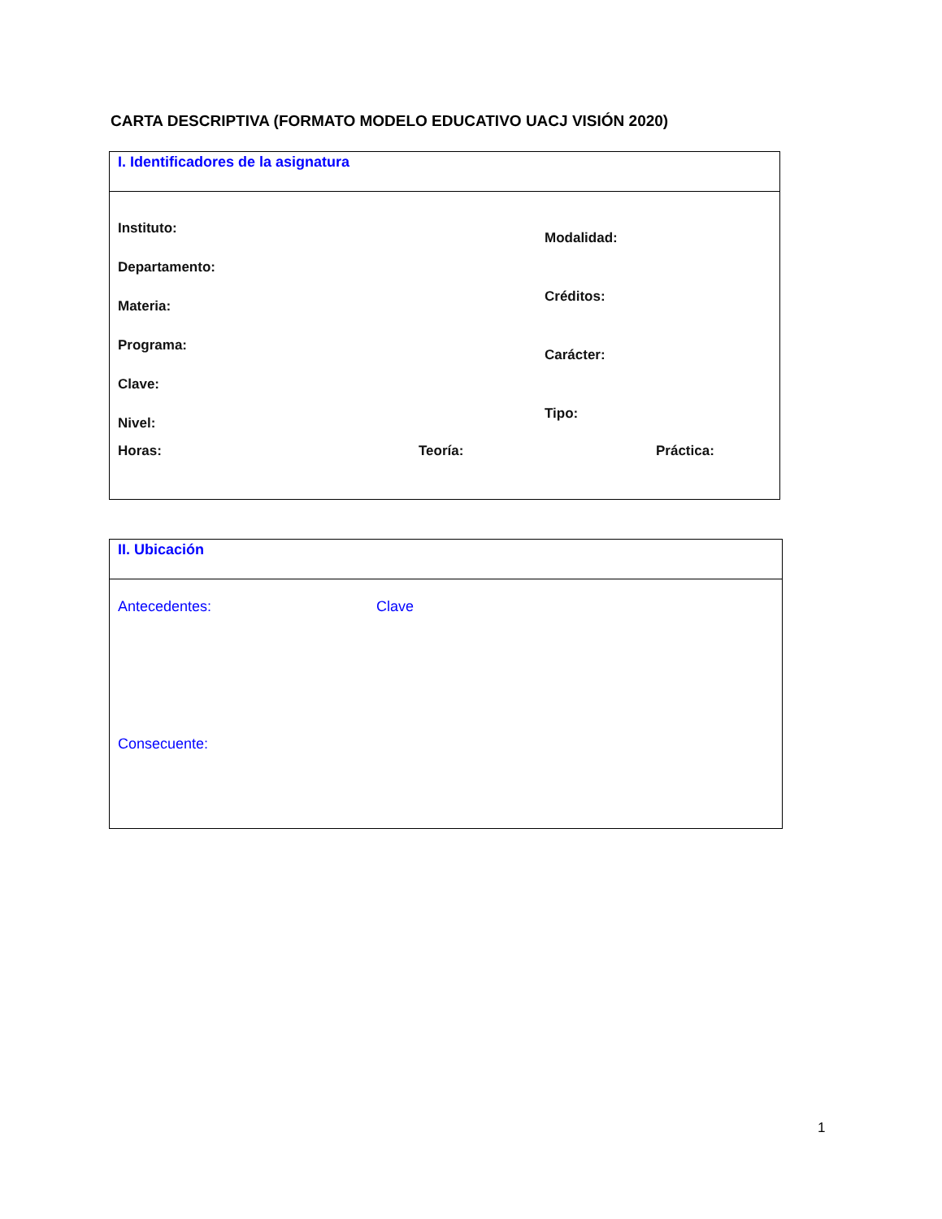CARTA DESCRIPTIVA (FORMATO MODELO EDUCATIVO UACJ VISIÓN 2020)
I. Identificadores de la asignatura
Instituto:
Departamento:
Materia:
Programa:
Clave:
Nivel:
Modalidad:
Créditos:
Carácter:
Tipo:
Horas: Teoría: Práctica:
II. Ubicación
Antecedentes: Clave
Consecuente:
1